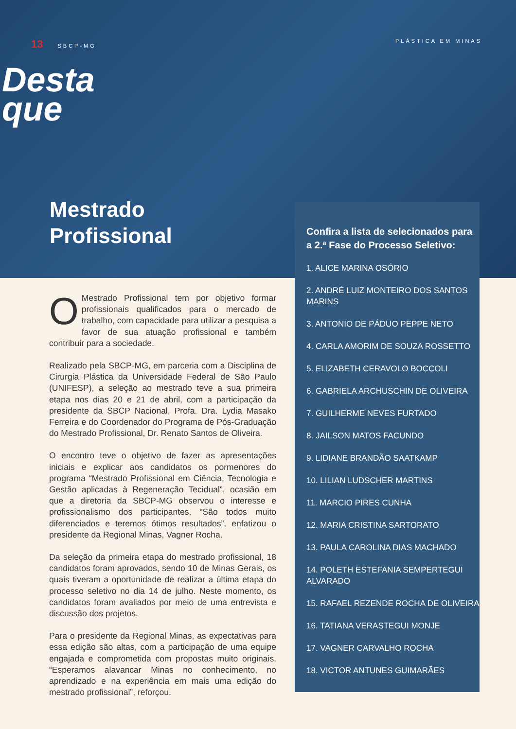13 SBCP-MG PLÁSTICA EM MINAS
Desta
que
Mestrado
Profissional
OMestrado Profissional tem por objetivo formar profissionais qualificados para o mercado de trabalho, com capacidade para utilizar a pesquisa a favor de sua atuação profissional e também contribuir para a sociedade.
Realizado pela SBCP-MG, em parceria com a Disciplina de Cirurgia Plástica da Universidade Federal de São Paulo (UNIFESP), a seleção ao mestrado teve a sua primeira etapa nos dias 20 e 21 de abril, com a participação da presidente da SBCP Nacional, Profa. Dra. Lydia Masako Ferreira e do Coordenador do Programa de Pós-Graduação do Mestrado Profissional, Dr. Renato Santos de Oliveira.
O encontro teve o objetivo de fazer as apresentações iniciais e explicar aos candidatos os pormenores do programa “Mestrado Profissional em Ciência, Tecnologia e Gestão aplicadas à Regeneração Tecidual”, ocasião em que a diretoria da SBCP-MG observou o interesse e profissionalismo dos participantes. “São todos muito diferenciados e teremos ótimos resultados”, enfatizou o presidente da Regional Minas, Vagner Rocha.
Da seleção da primeira etapa do mestrado profissional, 18 candidatos foram aprovados, sendo 10 de Minas Gerais, os quais tiveram a oportunidade de realizar a última etapa do processo seletivo no dia 14 de julho. Neste momento, os candidatos foram avaliados por meio de uma entrevista e discussão dos projetos.
Para o presidente da Regional Minas, as expectativas para essa edição são altas, com a participação de uma equipe engajada e comprometida com propostas muito originais. “Esperamos alavancar Minas no conhecimento, no aprendizado e na experiência em mais uma edição do mestrado profissional”, reforçou.
Confira a lista de selecionados para a 2.ª Fase do Processo Seletivo:
1. ALICE MARINA OSÓRIO
2. ANDRÉ LUIZ MONTEIRO DOS SANTOS MARINS
3. ANTONIO DE PÁDUO PEPPE NETO
4. CARLA AMORIM DE SOUZA ROSSETTO
5. ELIZABETH CERAVOLO BOCCOLI
6. GABRIELA ARCHUSCHIN DE OLIVEIRA
7. GUILHERME NEVES FURTADO
8. JAILSON MATOS FACUNDO
9. LIDIANE BRANDÃO SAATKAMP
10. LILIAN LUDSCHER MARTINS
11. MARCIO PIRES CUNHA
12. MARIA CRISTINA SARTORATO
13. PAULA CAROLINA DIAS MACHADO
14. POLETH ESTEFANIA SEMPERTEGUI ALVARADO
15. RAFAEL REZENDE ROCHA DE OLIVEIRA
16. TATIANA VERASTEGUI MONJE
17. VAGNER CARVALHO ROCHA
18. VICTOR ANTUNES GUIMARÃES